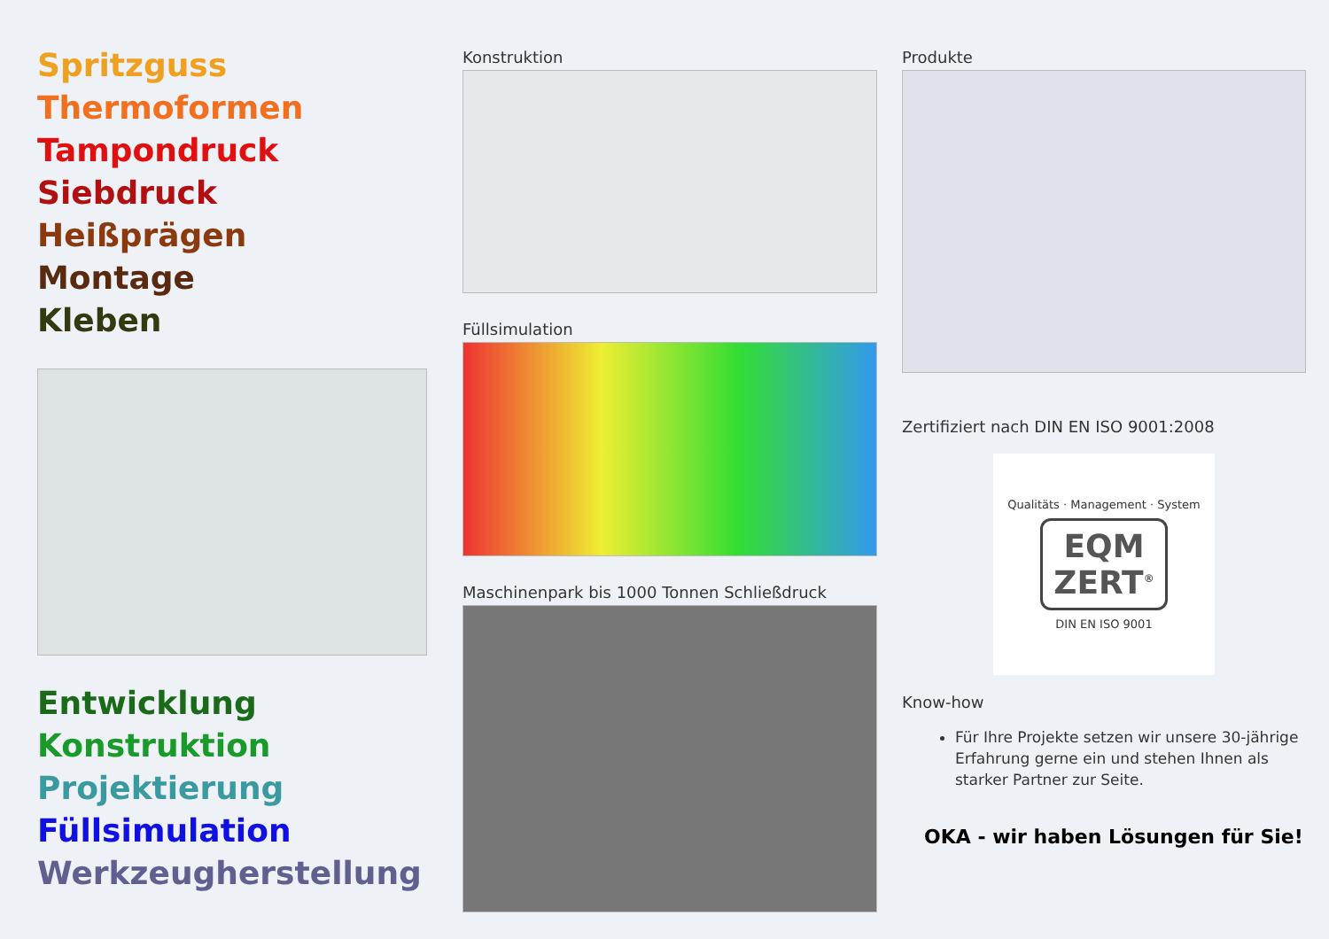Spritzguss
Thermoformen
Tampondruck
Siebdruck
Heißprägen
Montage
Kleben
Entwicklung
Konstruktion
Projektierung
Füllsimulation
Werkzeugherstellung
Konstruktion
Füllsimulation
Maschinenpark bis 1000 Tonnen Schließdruck
Produkte
Zertifiziert nach DIN EN ISO 9001:2008
Qualitäts · Management · System
EQM
ZERT<sup>®</sup>
DIN EN ISO 9001
Know-how
Für Ihre Projekte setzen wir unsere 30-jährige Erfahrung gerne ein und stehen Ihnen als starker Partner zur Seite.
OKA - wir haben Lösungen für Sie!